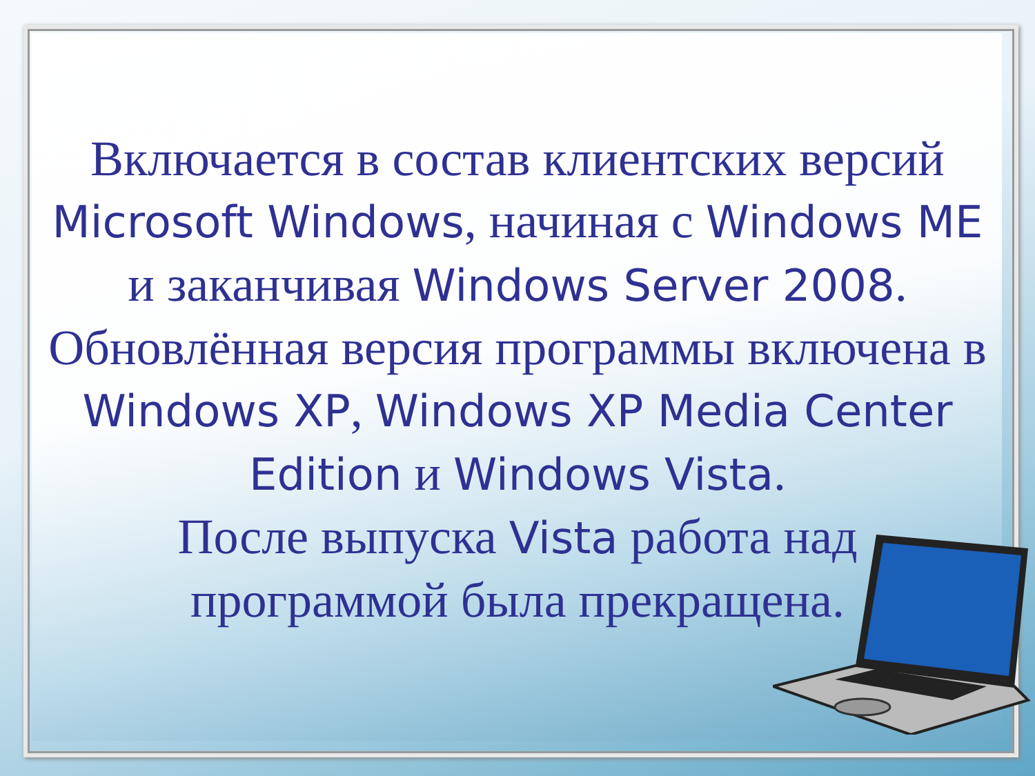Включается в состав клиентских версий Microsoft Windows, начиная с Windows ME и заканчивая Windows Server 2008. Обновлённая версия программы включена в Windows XP, Windows XP Media Center Edition и Windows Vista.
После выпуска Vista работа над программой была прекращена.